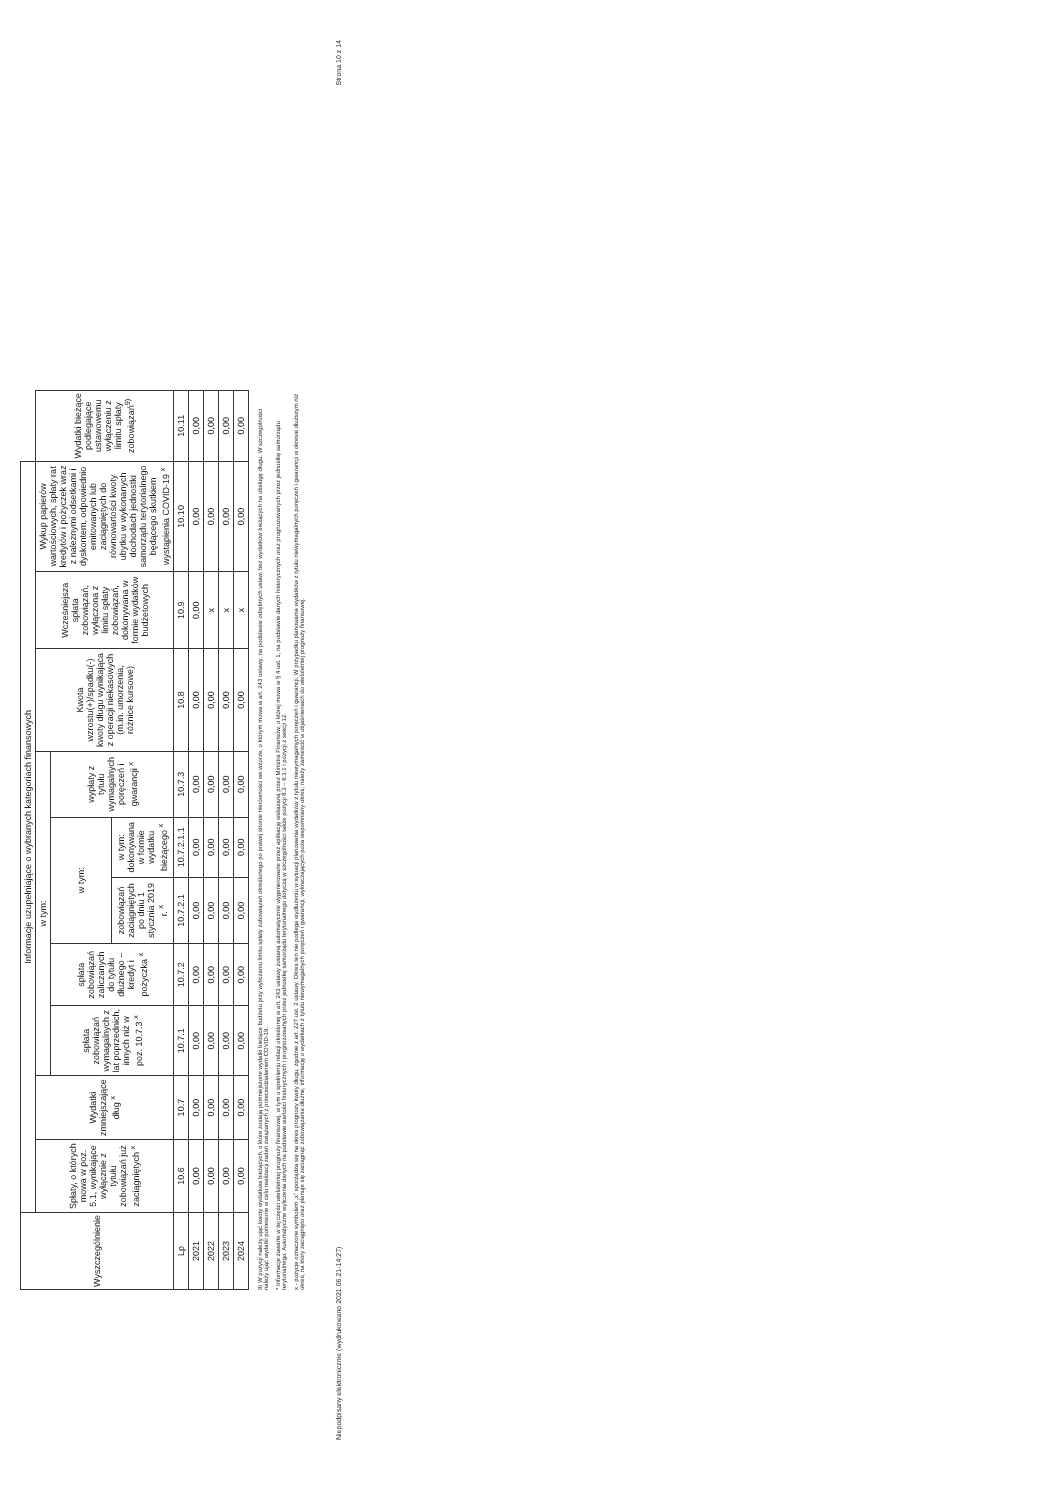| Wyszczególnienie | Informacje uzupełniające o wybranych kategoriach finansowych | | | | | | | | | | |
| --- | --- | --- | --- | --- | --- | --- | --- | --- | --- | --- | --- |
| | Spłaty, o których mowa w poz. 5.1, wynikające wyłącznie z tytułu zobowiązań już zaciągniętych <sup>x</sup> | Wydatki zmniejszające dług <sup>x</sup> | w tym: | | | | | Kwota wzrostu(+)/spadku(-) kwoty długu wynikająca z operacji niekasowych (m.in. umorzenia, różnice kursowe) | Wcześniejsza spłata zobowiązań, wyłączona z limitu spłaty zobowiązań, dokonywana w formie wydatków budżetowych | Wykup papierów wartościowych, spłaty rat kredytów i pożyczek wraz z należnymi odsetkami i dyskontem, odpowiednio emitowanych lub zaciągniętych do równowartości kwoty ubytku w wykonanych dochodach jednostki samorządu terytorialnego będącego skutkiem wystąpienia COVID-19 <sup>x</sup> | Wydatki bieżące podlegające ustawowemu wyłączeniu z limitu spłaty zobowiązań<sup>9)</sup> |
| | | | spłata zobowiązań wymagalnych z lat poprzednich, innych niż w poz. 10.7.3 <sup>x</sup> | spłata zobowiązań zaliczanych do tytułu dłużnego – kredyt i pożyczka <sup>x</sup> | w tym: | | wypłaty z tytułu wymagalnych poręczeń i gwarancji <sup>x</sup> | | | | |
| | | | | | zobowiązań zaciągniętych po dniu 1 stycznia 2019 r. <sup>x</sup> | w tym: dokonywana w formie wydatku bieżącego <sup>x</sup> | | | | | |
| Lp | 10.6 | 10.7 | 10.7.1 | 10.7.2 | 10.7.2.1 | 10.7.2.1.1 | 10.7.3 | 10.8 | 10.9 | 10.10 | 10.11 |
| 2021 | 0,00 | 0,00 | 0,00 | 0,00 | 0,00 | 0,00 | 0,00 | 0,00 | 0,00 | 0,00 | 0,00 |
| 2022 | 0,00 | 0,00 | 0,00 | 0,00 | 0,00 | 0,00 | 0,00 | 0,00 | x | 0,00 | 0,00 |
| 2023 | 0,00 | 0,00 | 0,00 | 0,00 | 0,00 | 0,00 | 0,00 | 0,00 | x | 0,00 | 0,00 |
| 2024 | 0,00 | 0,00 | 0,00 | 0,00 | 0,00 | 0,00 | 0,00 | 0,00 | x | 0,00 | 0,00 |
9) W pozycji należy ująć kwoty wydatków bieżących, o które zostają pomniejszone wydatki bieżące budżetu przy wyliczaniu limitu spłaty zobowiązań określonego po prawej stronie nierówności we wzorze, o którym mowa w art. 243 ustawy, na podstawie odrębnych ustaw, bez wydatków bieżących na obsługę długu. W szczególności należy ująć wydatki poniesione w celu realizacji zadań związanych z przeciwdziałaniem COVID-19.
* Informacje zawarte w tej części wieloletniej prognozy finansowej, w tym o spełnieniu relacji określonej w art. 243 ustawy zostaną automatycznie wygenerowane przez aplikację wskazaną przez Ministra Finansów, o której mowa w § 4 ust. 1, na podstawie danych historycznych oraz prognozowanych przez jednostkę samorządu terytorialnego. Automatyczne wyliczenia danych na podstawie wartości historycznych i prognozowanych przez jednostkę samorządu terytorialnego dotyczą w szczególności także pozycji 8.3 – 8.3.1 i pozycji z sekcji 12.
x - pozycje oznaczone symbolem „x” sporządza się na okres prognozy kwoty długu, zgodnie z art. 227 ust. 2 ustawy. Okres ten nie podlega wydłużeniu w sytuacji planowania wydatków z tytułu niewymagalnych poręczeń i gwarancji. W przypadku planowania wydatków z tytułu niewymagalnych poręczeń i gwarancji w okresie dłuższym niż okres, na który zaciągnięto oraz planuje się zaciągnąć zobowiązania dłużne, informację o wydatkach z tytułu niewymagalnych poręczeń i gwarancji, wykraczających poza wspomniany okres, należy zamieścić w objaśnieniach do wieloletniej prognozy finansowej.
Niepodpisany elektronicznie (wydrukowano 2021.06.21-14:27) Strona 10 z 14